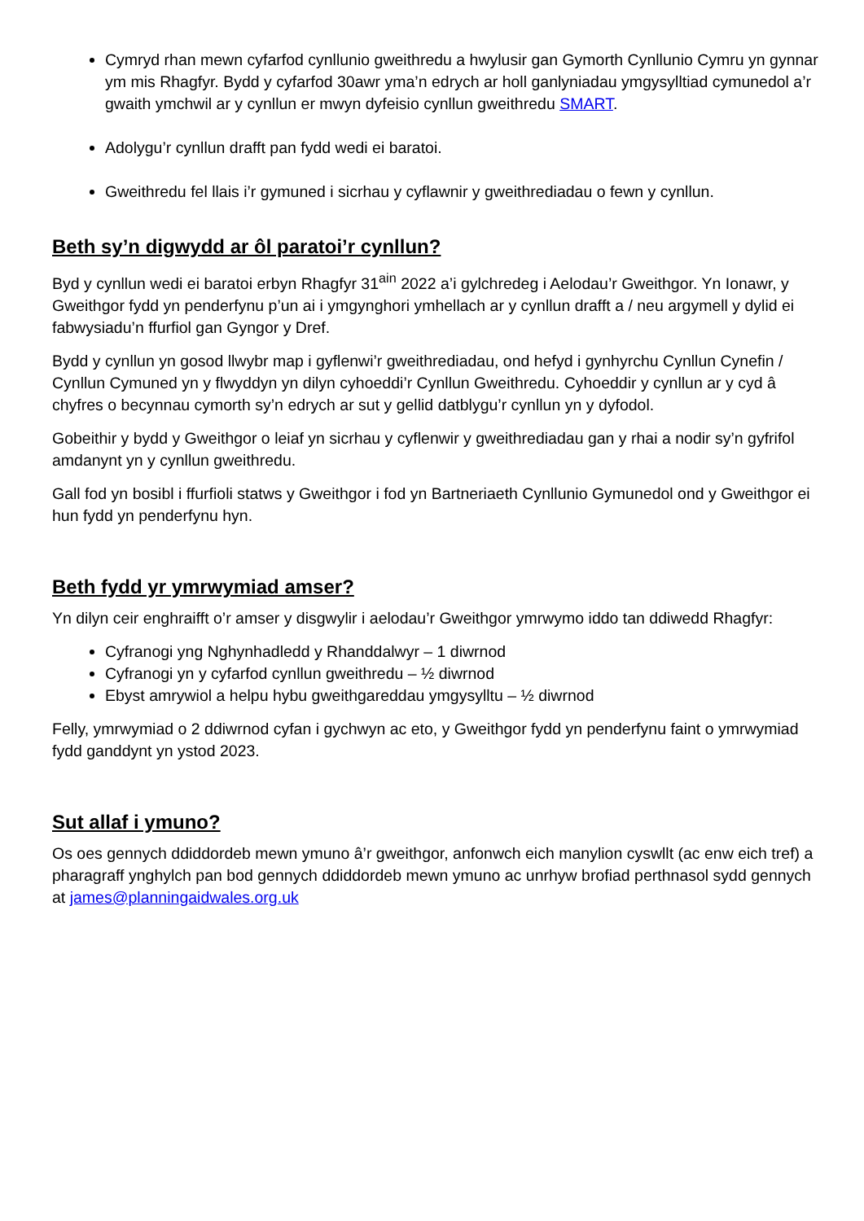Cymryd rhan mewn cyfarfod cynllunio gweithredu a hwylusir gan Gymorth Cynllunio Cymru yn gynnar ym mis Rhagfyr. Bydd y cyfarfod 30awr yma’n edrych ar holl ganlyniadau ymgysylltiad cymunedol a’r gwaith ymchwil ar y cynllun er mwyn dyfeisio cynllun gweithredu SMART.
Adolygu’r cynllun drafft pan fydd wedi ei baratoi.
Gweithredu fel llais i’r gymuned i sicrhau y cyflawnir y gweithrediadau o fewn y cynllun.
Beth sy’n digwydd ar ôl paratoi’r cynllun?
Byd y cynllun wedi ei baratoi erbyn Rhagfyr 31<sup>ain</sup> 2022 a’i gylchredeg i Aelodau’r Gweithgor. Yn Ionawr, y Gweithgor fydd yn penderfynu p’un ai i ymgynghori ymhellach ar y cynllun drafft a / neu argymell y dylid ei fabwysiadu’n ffurfiol gan Gyngor y Dref.
Bydd y cynllun yn gosod llwybr map i gyflenwi’r gweithrediadau, ond hefyd i gynhyrchu Cynllun Cynefin / Cynllun Cymuned yn y flwyddyn yn dilyn cyhoeddi’r Cynllun Gweithredu. Cyhoeddir y cynllun ar y cyd â chyfres o becynnau cymorth sy’n edrych ar sut y gellid datblygu’r cynllun yn y dyfodol.
Gobeithir y bydd y Gweithgor o leiaf yn sicrhau y cyflenwir y gweithrediadau gan y rhai a nodir sy’n gyfrifol amdanynt yn y cynllun gweithredu.
Gall fod yn bosibl i ffurfioli statws y Gweithgor i fod yn Bartneriaeth Cynllunio Gymunedol ond y Gweithgor ei hun fydd yn penderfynu hyn.
Beth fydd yr ymrwymiad amser?
Yn dilyn ceir enghraifft o’r amser y disgwylir i aelodau’r Gweithgor ymrwymo iddo tan ddiwedd Rhagfyr:
Cyfranogi yng Nghynhadledd y Rhanddalwyr – 1 diwrnod
Cyfranogi yn y cyfarfod cynllun gweithredu – ½ diwrnod
Ebyst amrywiol a helpu hybu gweithgareddau ymgysylltu – ½ diwrnod
Felly, ymrwymiad o 2 ddiwrnod cyfan i gychwyn ac eto, y Gweithgor fydd yn penderfynu faint o ymrwymiad fydd ganddynt yn ystod 2023.
Sut allaf i ymuno?
Os oes gennych ddiddordeb mewn ymuno â’r gweithgor, anfonwch eich manylion cyswllt (ac enw eich tref) a pharagraff ynghylch pan bod gennych ddiddordeb mewn ymuno ac unrhyw brofiad perthnasol sydd gennych at james@planningaidwales.org.uk